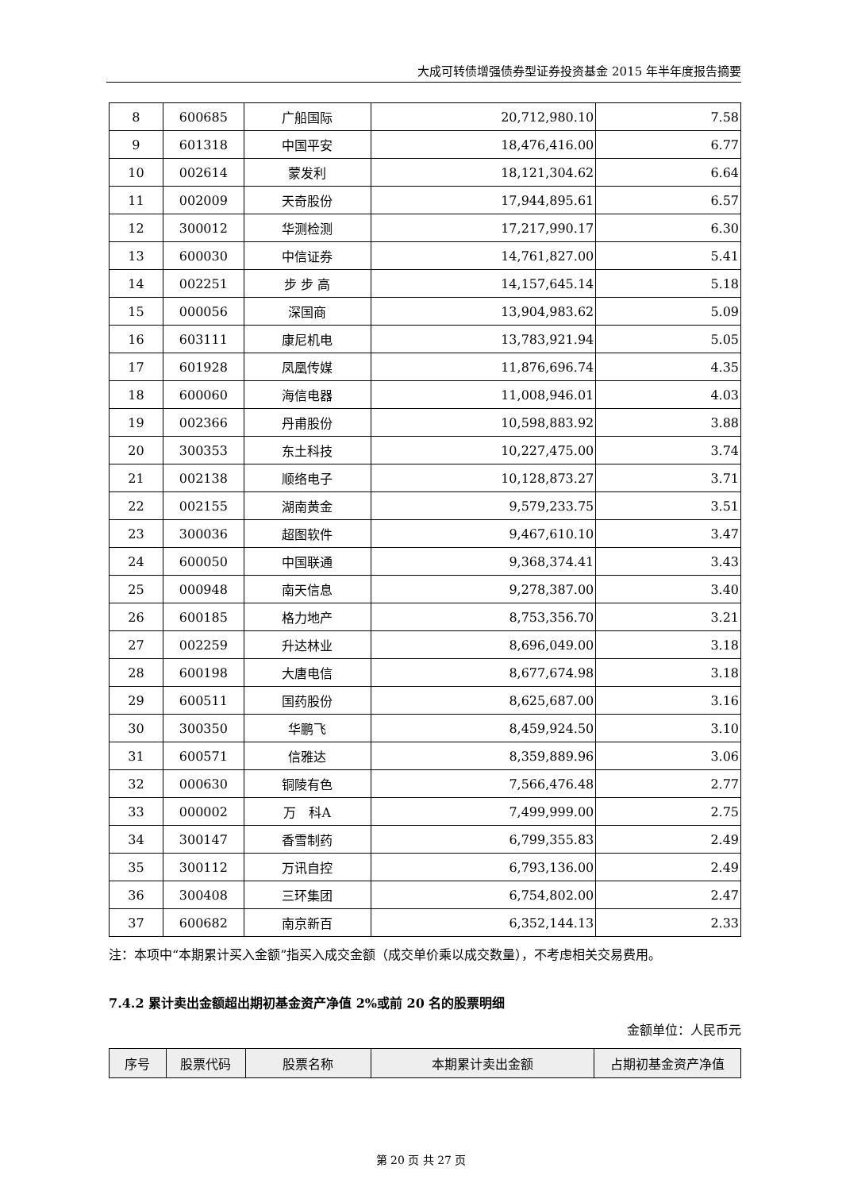大成可转债增强债券型证券投资基金 2015 年半年度报告摘要
| 8 | 600685 | 广船国际 | 20,712,980.10 | 7.58 |
| 9 | 601318 | 中国平安 | 18,476,416.00 | 6.77 |
| 10 | 002614 | 蒙发利 | 18,121,304.62 | 6.64 |
| 11 | 002009 | 天奇股份 | 17,944,895.61 | 6.57 |
| 12 | 300012 | 华测检测 | 17,217,990.17 | 6.30 |
| 13 | 600030 | 中信证券 | 14,761,827.00 | 5.41 |
| 14 | 002251 | 步 步 高 | 14,157,645.14 | 5.18 |
| 15 | 000056 | 深国商 | 13,904,983.62 | 5.09 |
| 16 | 603111 | 康尼机电 | 13,783,921.94 | 5.05 |
| 17 | 601928 | 凤凰传媒 | 11,876,696.74 | 4.35 |
| 18 | 600060 | 海信电器 | 11,008,946.01 | 4.03 |
| 19 | 002366 | 丹甫股份 | 10,598,883.92 | 3.88 |
| 20 | 300353 | 东土科技 | 10,227,475.00 | 3.74 |
| 21 | 002138 | 顺络电子 | 10,128,873.27 | 3.71 |
| 22 | 002155 | 湖南黄金 | 9,579,233.75 | 3.51 |
| 23 | 300036 | 超图软件 | 9,467,610.10 | 3.47 |
| 24 | 600050 | 中国联通 | 9,368,374.41 | 3.43 |
| 25 | 000948 | 南天信息 | 9,278,387.00 | 3.40 |
| 26 | 600185 | 格力地产 | 8,753,356.70 | 3.21 |
| 27 | 002259 | 升达林业 | 8,696,049.00 | 3.18 |
| 28 | 600198 | 大唐电信 | 8,677,674.98 | 3.18 |
| 29 | 600511 | 国药股份 | 8,625,687.00 | 3.16 |
| 30 | 300350 | 华鹏飞 | 8,459,924.50 | 3.10 |
| 31 | 600571 | 信雅达 | 8,359,889.96 | 3.06 |
| 32 | 000630 | 铜陵有色 | 7,566,476.48 | 2.77 |
| 33 | 000002 | 万 科A | 7,499,999.00 | 2.75 |
| 34 | 300147 | 香雪制药 | 6,799,355.83 | 2.49 |
| 35 | 300112 | 万讯自控 | 6,793,136.00 | 2.49 |
| 36 | 300408 | 三环集团 | 6,754,802.00 | 2.47 |
| 37 | 600682 | 南京新百 | 6,352,144.13 | 2.33 |
注：本项中“本期累计买入金额”指买入成交金额（成交单价乘以成交数量），不考虑相关交易费用。
7.4.2 累计卖出金额超出期初基金资产净值 2%或前 20 名的股票明细
金额单位：人民币元
| 序号 | 股票代码 | 股票名称 | 本期累计卖出金额 | 占期初基金资产净值 |
| --- | --- | --- | --- | --- |
第 20 页 共 27 页